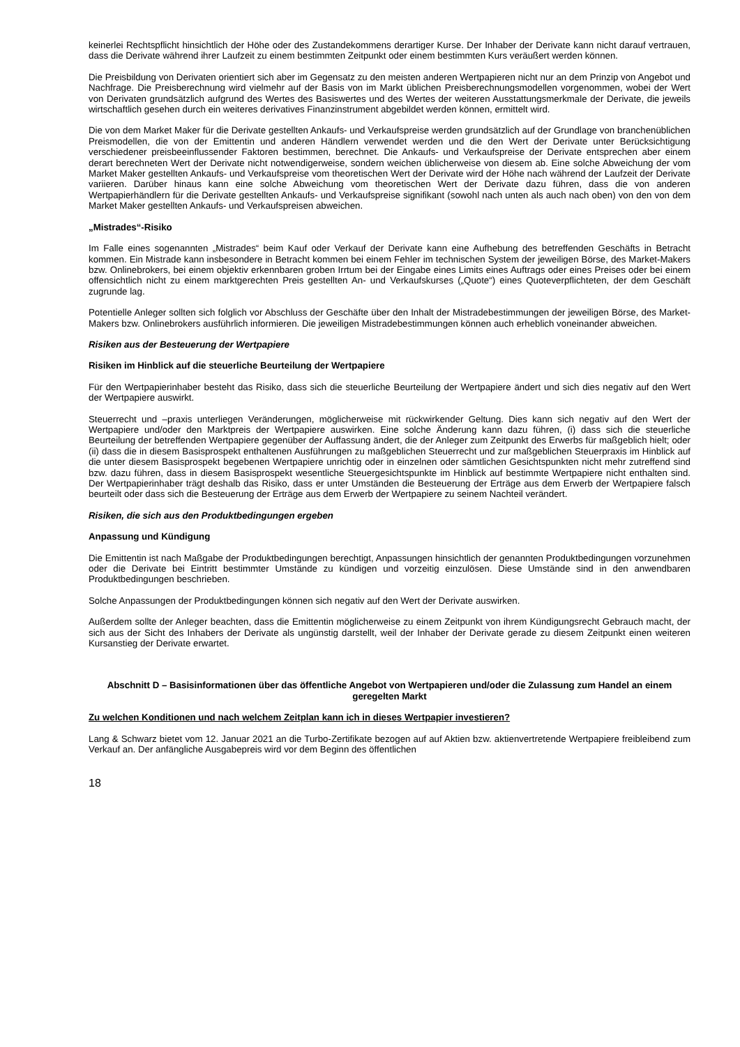keinerlei Rechtspflicht hinsichtlich der Höhe oder des Zustandekommens derartiger Kurse. Der Inhaber der Derivate kann nicht darauf vertrauen, dass die Derivate während ihrer Laufzeit zu einem bestimmten Zeitpunkt oder einem bestimmten Kurs veräußert werden können.
Die Preisbildung von Derivaten orientiert sich aber im Gegensatz zu den meisten anderen Wertpapieren nicht nur an dem Prinzip von Angebot und Nachfrage. Die Preisberechnung wird vielmehr auf der Basis von im Markt üblichen Preisberechnungsmodellen vorgenommen, wobei der Wert von Derivaten grundsätzlich aufgrund des Wertes des Basiswertes und des Wertes der weiteren Ausstattungsmerkmale der Derivate, die jeweils wirtschaftlich gesehen durch ein weiteres derivatives Finanzinstrument abgebildet werden können, ermittelt wird.
Die von dem Market Maker für die Derivate gestellten Ankaufs- und Verkaufspreise werden grundsätzlich auf der Grundlage von branchenüblichen Preismodellen, die von der Emittentin und anderen Händlern verwendet werden und die den Wert der Derivate unter Berücksichtigung verschiedener preisbeeinflussender Faktoren bestimmen, berechnet. Die Ankaufs- und Verkaufspreise der Derivate entsprechen aber einem derart berechneten Wert der Derivate nicht notwendigerweise, sondern weichen üblicherweise von diesem ab. Eine solche Abweichung der vom Market Maker gestellten Ankaufs- und Verkaufspreise vom theoretischen Wert der Derivate wird der Höhe nach während der Laufzeit der Derivate variieren. Darüber hinaus kann eine solche Abweichung vom theoretischen Wert der Derivate dazu führen, dass die von anderen Wertpapierhändlern für die Derivate gestellten Ankaufs- und Verkaufspreise signifikant (sowohl nach unten als auch nach oben) von den von dem Market Maker gestellten Ankaufs- und Verkaufspreisen abweichen.
„Mistrades“-Risiko
Im Falle eines sogenannten „Mistrades“ beim Kauf oder Verkauf der Derivate kann eine Aufhebung des betreffenden Geschäfts in Betracht kommen. Ein Mistrade kann insbesondere in Betracht kommen bei einem Fehler im technischen System der jeweiligen Börse, des Market-Makers bzw. Onlinebrokers, bei einem objektiv erkennbaren groben Irrtum bei der Eingabe eines Limits eines Auftrags oder eines Preises oder bei einem offensichtlich nicht zu einem marktgerechten Preis gestellten An- und Verkaufskurses („Quote“) eines Quoteverpflichteten, der dem Geschäft zugrunde lag.
Potentielle Anleger sollten sich folglich vor Abschluss der Geschäfte über den Inhalt der Mistradebestimmungen der jeweiligen Börse, des Market-Makers bzw. Onlinebrokers ausführlich informieren. Die jeweiligen Mistradebestimmungen können auch erheblich voneinander abweichen.
Risiken aus der Besteuerung der Wertpapiere
Risiken im Hinblick auf die steuerliche Beurteilung der Wertpapiere
Für den Wertpapierinhaber besteht das Risiko, dass sich die steuerliche Beurteilung der Wertpapiere ändert und sich dies negativ auf den Wert der Wertpapiere auswirkt.
Steuerrecht und –praxis unterliegen Veränderungen, möglicherweise mit rückwirkender Geltung. Dies kann sich negativ auf den Wert der Wertpapiere und/oder den Marktpreis der Wertpapiere auswirken. Eine solche Änderung kann dazu führen, (i) dass sich die steuerliche Beurteilung der betreffenden Wertpapiere gegenüber der Auffassung ändert, die der Anleger zum Zeitpunkt des Erwerbs für maßgeblich hielt; oder (ii) dass die in diesem Basisprospekt enthaltenen Ausführungen zu maßgeblichen Steuerrecht und zur maßgeblichen Steuerpraxis im Hinblick auf die unter diesem Basisprospekt begebenen Wertpapiere unrichtig oder in einzelnen oder sämtlichen Gesichtspunkten nicht mehr zutreffend sind bzw. dazu führen, dass in diesem Basisprospekt wesentliche Steuergesichtspunkte im Hinblick auf bestimmte Wertpapiere nicht enthalten sind. Der Wertpapierinhaber trägt deshalb das Risiko, dass er unter Umständen die Besteuerung der Erträge aus dem Erwerb der Wertpapiere falsch beurteilt oder dass sich die Besteuerung der Erträge aus dem Erwerb der Wertpapiere zu seinem Nachteil verändert.
Risiken, die sich aus den Produktbedingungen ergeben
Anpassung und Kündigung
Die Emittentin ist nach Maßgabe der Produktbedingungen berechtigt, Anpassungen hinsichtlich der genannten Produktbedingungen vorzunehmen oder die Derivate bei Eintritt bestimmter Umstände zu kündigen und vorzeitig einzulösen. Diese Umstände sind in den anwendbaren Produktbedingungen beschrieben.
Solche Anpassungen der Produktbedingungen können sich negativ auf den Wert der Derivate auswirken.
Außerdem sollte der Anleger beachten, dass die Emittentin möglicherweise zu einem Zeitpunkt von ihrem Kündigungsrecht Gebrauch macht, der sich aus der Sicht des Inhabers der Derivate als ungünstig darstellt, weil der Inhaber der Derivate gerade zu diesem Zeitpunkt einen weiteren Kursanstieg der Derivate erwartet.
Abschnitt D – Basisinformationen über das öffentliche Angebot von Wertpapieren und/oder die Zulassung zum Handel an einem geregelten Markt
Zu welchen Konditionen und nach welchem Zeitplan kann ich in dieses Wertpapier investieren?
Lang & Schwarz bietet vom 12. Januar 2021 an die Turbo-Zertifikate bezogen auf auf Aktien bzw. aktienvertretende Wertpapiere freibleibend zum Verkauf an. Der anfängliche Ausgabepreis wird vor dem Beginn des öffentlichen
18